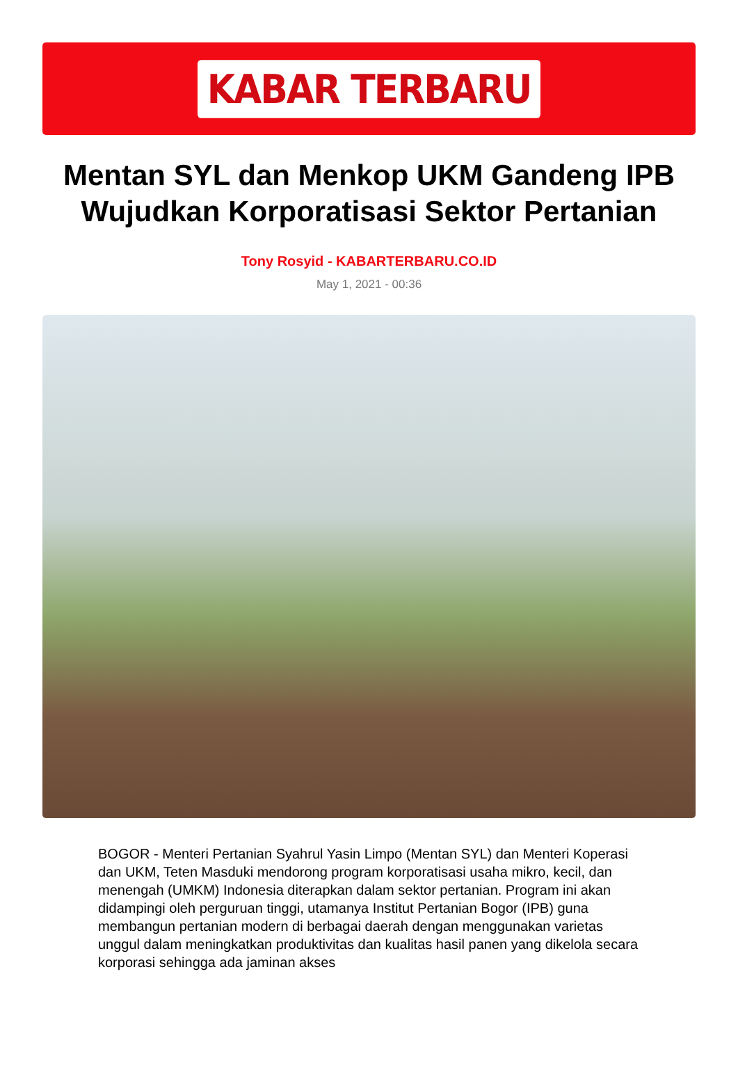KABAR TERBARU
Mentan SYL dan Menkop UKM Gandeng IPB Wujudkan Korporatisasi Sektor Pertanian
Tony Rosyid - KABARTERBARU.CO.ID
May 1, 2021 - 00:36
BOGOR - Menteri Pertanian Syahrul Yasin Limpo (Mentan SYL) dan Menteri Koperasi dan UKM, Teten Masduki mendorong program korporatisasi usaha mikro, kecil, dan menengah (UMKM) Indonesia diterapkan dalam sektor pertanian. Program ini akan didampingi oleh perguruan tinggi, utamanya Institut Pertanian Bogor (IPB) guna membangun pertanian modern di berbagai daerah dengan menggunakan varietas unggul dalam meningkatkan produktivitas dan kualitas hasil panen yang dikelola secara korporasi sehingga ada jaminan akses